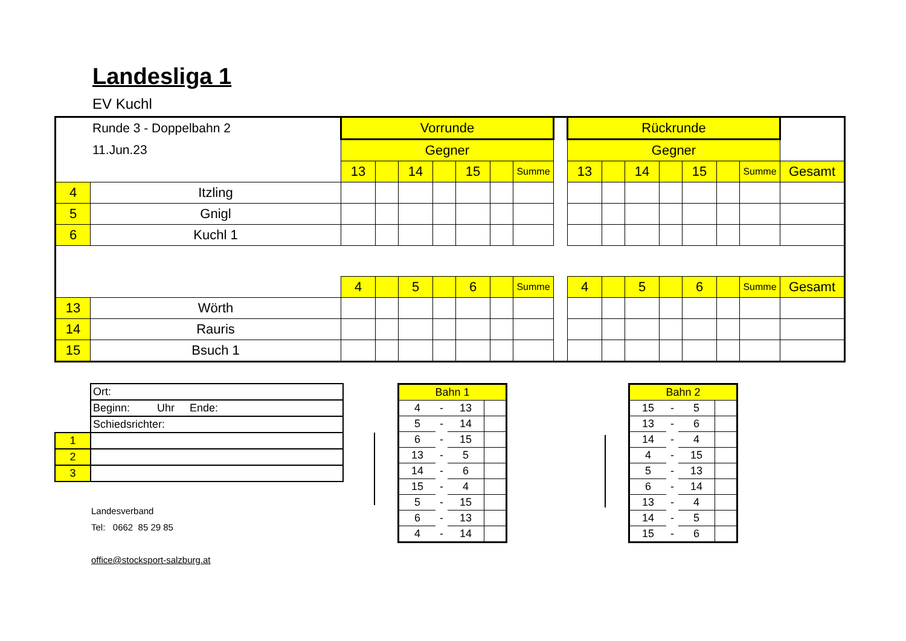Landesliga 1
EV Kuchl
Runde 3 - Doppelbahn 2
11.Jun.23
| | | Vorrunde | | | | | | | | Rückrunde | | | | | | | |
| | | Gegner | | | | | | | | Gegner | | | | | | | |
| | | 13 | | 14 | | 15 | | Summe | | 13 | | 14 | | 15 | | Summe | Gesamt |
| 4 | Itzling | | | | | | | | | | | | | | | | |
| 5 | Gnigl | | | | | | | | | | | | | | | | |
| 6 | Kuchl 1 | | | | | | | | | | | | | | | | |
| | | 4 | | 5 | | 6 | | Summe | | 4 | | 5 | | 6 | | Summe | Gesamt |
| 13 | Wörth | | | | | | | | | | | | | | | | |
| 14 | Rauris | | | | | | | | | | | | | | | | |
| 15 | Bsuch 1 | | | | | | | | | | | | | | | | |
| | Ort: |
| | Beginn: Uhr Ende: |
| | Schiedsrichter: |
| 1 | |
| 2 | |
| 3 | |
Landesverband
Tel: 0662 85 29 85
office@stocksport-salzburg.at
| Bahn 1 | | | |
| 4 | - | 13 | |
| 5 | - | 14 | |
| 6 | - | 15 | |
| 13 | - | 5 | |
| 14 | - | 6 | |
| 15 | - | 4 | |
| 5 | - | 15 | |
| 6 | - | 13 | |
| 4 | - | 14 | |
| Bahn 2 | | | |
| 15 | - | 5 | |
| 13 | - | 6 | |
| 14 | - | 4 | |
| 4 | - | 15 | |
| 5 | - | 13 | |
| 6 | - | 14 | |
| 13 | - | 4 | |
| 14 | - | 5 | |
| 15 | - | 6 | |